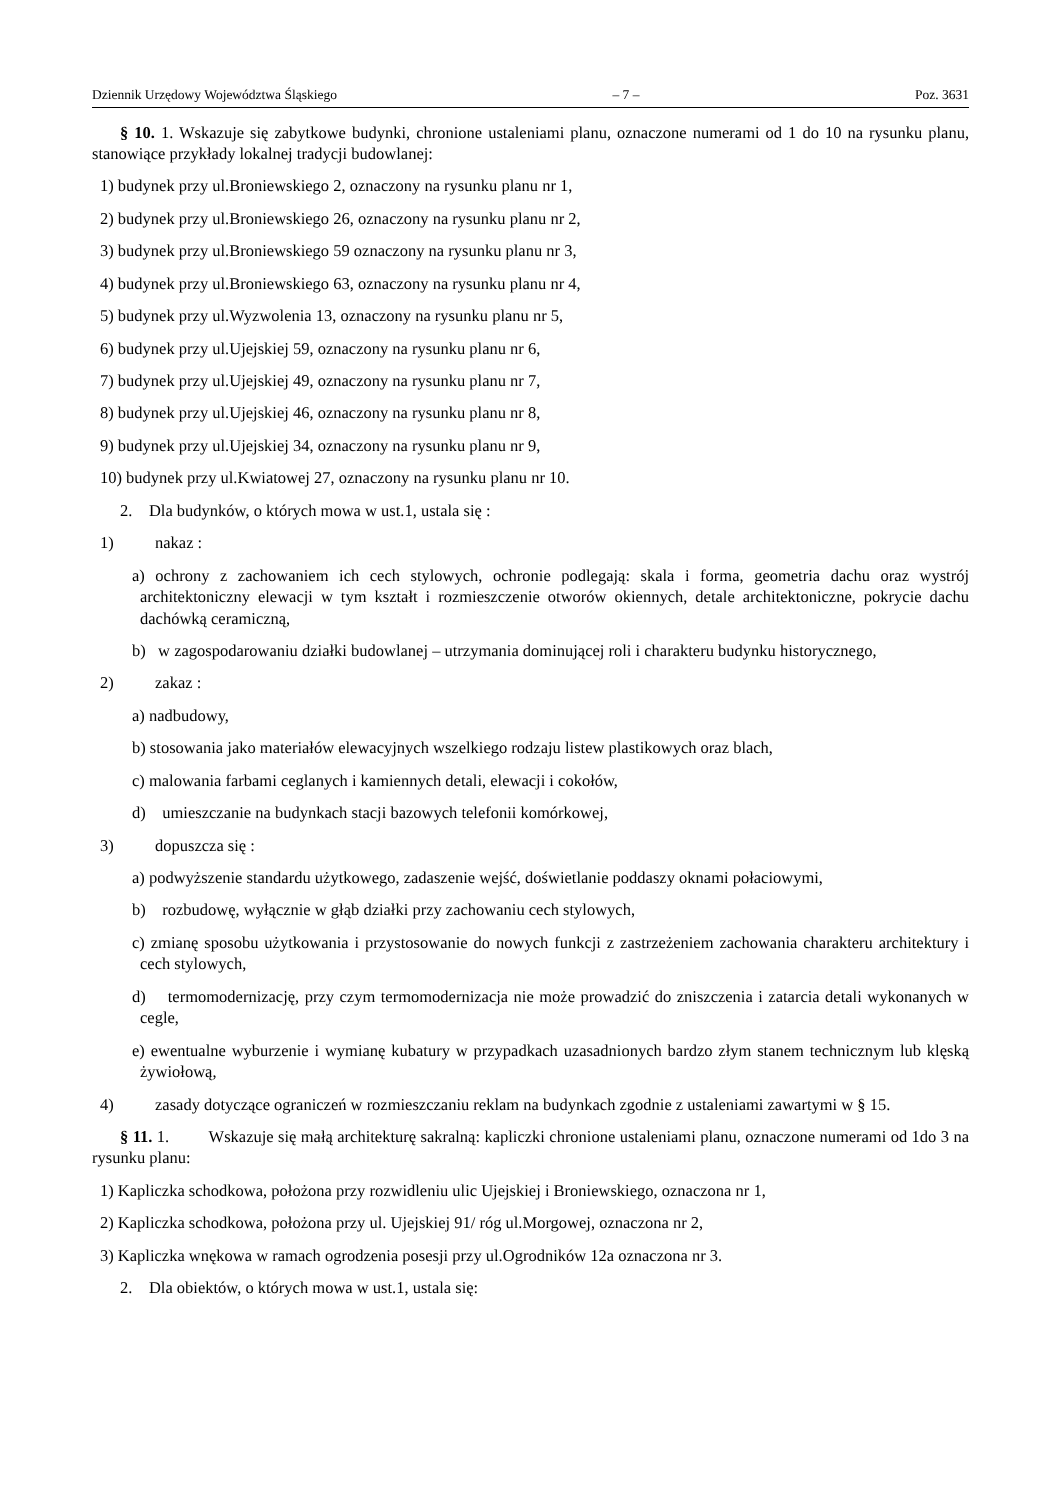Dziennik Urzędowy Województwa Śląskiego – 7 – Poz. 3631
§ 10. 1. Wskazuje się zabytkowe budynki, chronione ustaleniami planu, oznaczone numerami od 1 do 10 na rysunku planu, stanowiące przykłady lokalnej tradycji budowlanej:
1) budynek przy ul.Broniewskiego 2, oznaczony na rysunku planu nr 1,
2) budynek przy ul.Broniewskiego 26, oznaczony na rysunku planu nr 2,
3) budynek przy ul.Broniewskiego 59 oznaczony na rysunku planu nr 3,
4) budynek przy ul.Broniewskiego 63, oznaczony na rysunku planu nr 4,
5) budynek przy ul.Wyzwolenia 13, oznaczony na rysunku planu nr 5,
6) budynek przy ul.Ujejskiej 59, oznaczony na rysunku planu nr 6,
7) budynek przy ul.Ujejskiej 49, oznaczony na rysunku planu nr 7,
8) budynek przy ul.Ujejskiej 46, oznaczony na rysunku planu nr 8,
9) budynek przy ul.Ujejskiej 34, oznaczony na rysunku planu nr 9,
10) budynek przy ul.Kwiatowej 27, oznaczony na rysunku planu nr 10.
2. Dla budynków, o których mowa w ust.1, ustala się :
1) nakaz :
a) ochrony z zachowaniem ich cech stylowych, ochronie podlegają: skala i forma, geometria dachu oraz wystrój architektoniczny elewacji w tym kształt i rozmieszczenie otworów okiennych, detale architektoniczne, pokrycie dachu dachówką ceramiczną,
b) w zagospodarowaniu działki budowlanej – utrzymania dominującej roli i charakteru budynku historycznego,
2) zakaz :
a) nadbudowy,
b) stosowania jako materiałów elewacyjnych wszelkiego rodzaju listew plastikowych oraz blach,
c) malowania farbami ceglanych i kamiennych detali, elewacji i cokołów,
d) umieszczanie na budynkach stacji bazowych telefonii komórkowej,
3) dopuszcza się :
a) podwyższenie standardu użytkowego, zadaszenie wejść, doświetlanie poddaszy oknami połaciowymi,
b) rozbudowę, wyłącznie w głąb działki przy zachowaniu cech stylowych,
c) zmianę sposobu użytkowania i przystosowanie do nowych funkcji z zastrzeżeniem zachowania charakteru architektury i cech stylowych,
d) termomodernizację, przy czym termomodernizacja nie może prowadzić do zniszczenia i zatarcia detali wykonanych w cegle,
e) ewentualne wyburzenie i wymianę kubatury w przypadkach uzasadnionych bardzo złym stanem technicznym lub klęską żywiołową,
4) zasady dotyczące ograniczeń w rozmieszczaniu reklam na budynkach zgodnie z ustaleniami zawartymi w § 15.
§ 11. 1. Wskazuje się małą architekturę sakralną: kapliczki chronione ustaleniami planu, oznaczone numerami od 1do 3 na rysunku planu:
1) Kapliczka schodkowa, położona przy rozwidleniu ulic Ujejskiej i Broniewskiego, oznaczona nr 1,
2) Kapliczka schodkowa, położona przy ul. Ujejskiej 91/ róg ul.Morgowej, oznaczona nr 2,
3) Kapliczka wnękowa w ramach ogrodzenia posesji przy ul.Ogrodników 12a oznaczona nr 3.
2. Dla obiektów, o których mowa w ust.1, ustala się: